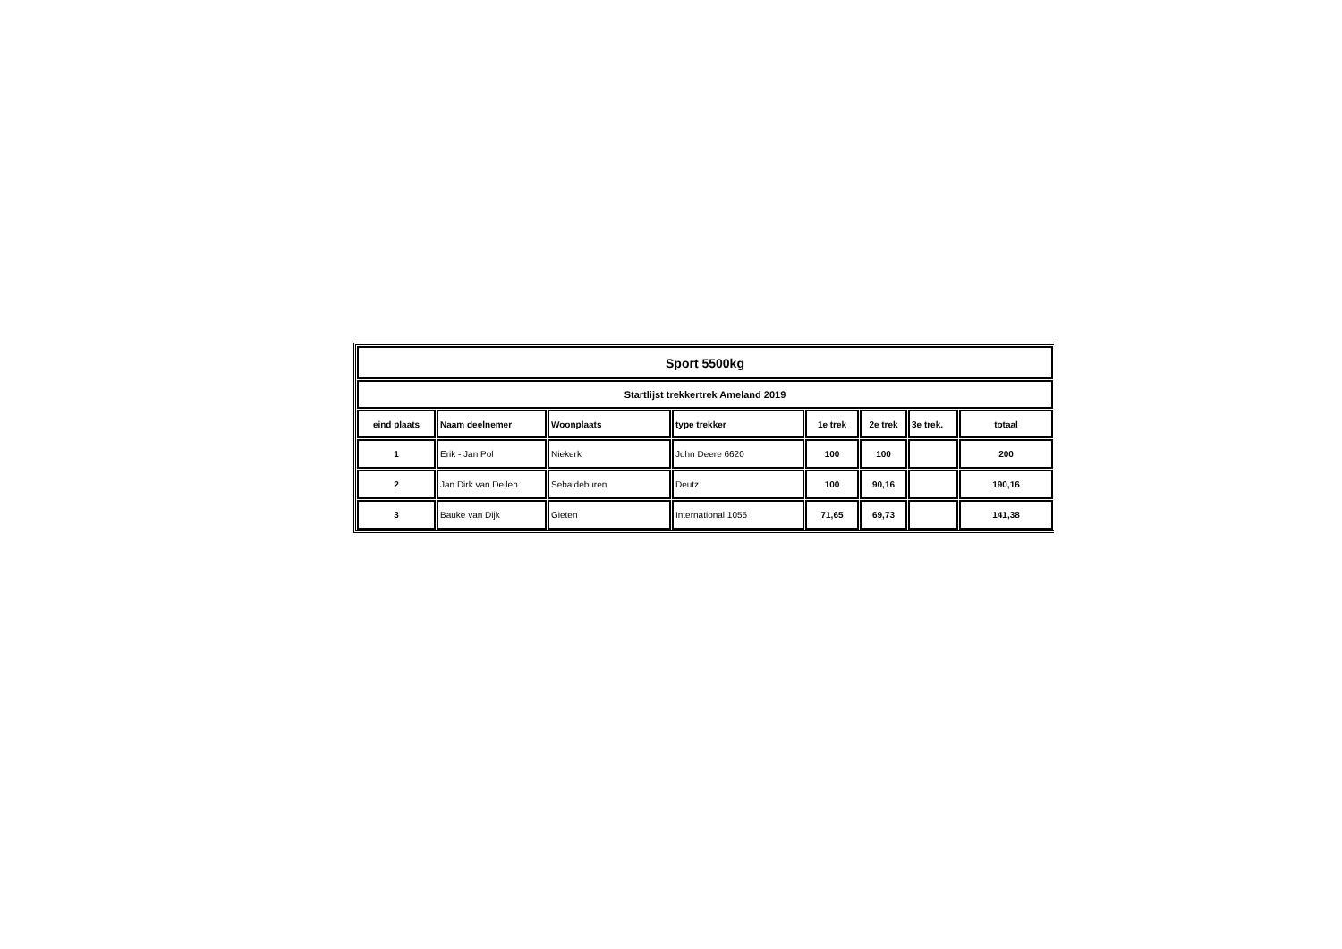| Sport 5500kg | | | | | | | |
| Startlijst trekkertrek Ameland 2019 | | | | | | | |
| eind plaats | Naam deelnemer | Woonplaats | type trekker | 1e trek | 2e trek | 3e trek. | totaal |
| 1 | Erik - Jan Pol | Niekerk | John Deere 6620 | 100 | 100 | | 200 |
| 2 | Jan Dirk van Dellen | Sebaldeburen | Deutz | 100 | 90,16 | | 190,16 |
| 3 | Bauke van Dijk | Gieten | International 1055 | 71,65 | 69,73 | | 141,38 |